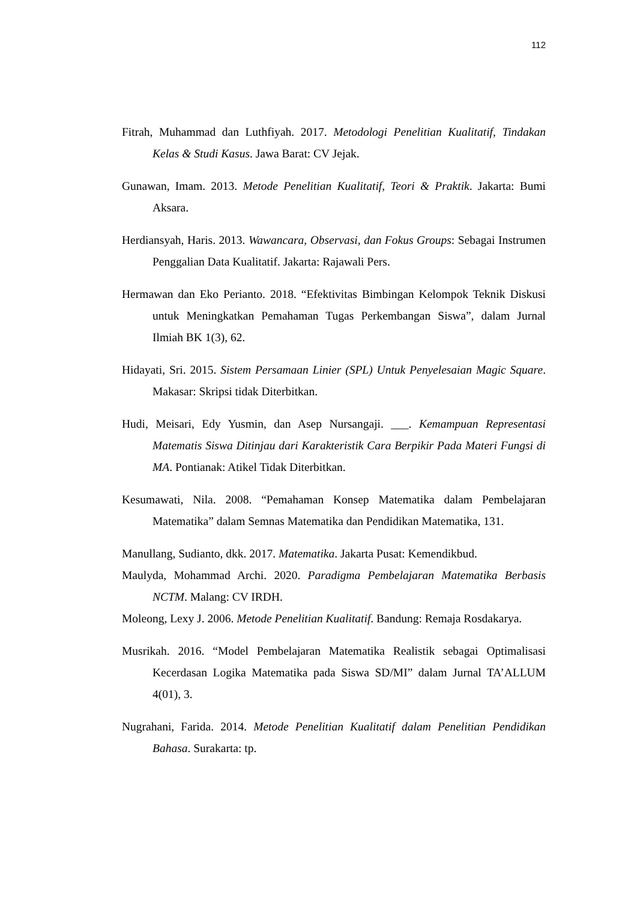112
Fitrah, Muhammad dan Luthfiyah. 2017. Metodologi Penelitian Kualitatif, Tindakan Kelas & Studi Kasus. Jawa Barat: CV Jejak.
Gunawan, Imam. 2013. Metode Penelitian Kualitatif, Teori & Praktik. Jakarta: Bumi Aksara.
Herdiansyah, Haris. 2013. Wawancara, Observasi, dan Fokus Groups: Sebagai Instrumen Penggalian Data Kualitatif. Jakarta: Rajawali Pers.
Hermawan dan Eko Perianto. 2018. “Efektivitas Bimbingan Kelompok Teknik Diskusi untuk Meningkatkan Pemahaman Tugas Perkembangan Siswa”, dalam Jurnal Ilmiah BK 1(3), 62.
Hidayati, Sri. 2015. Sistem Persamaan Linier (SPL) Untuk Penyelesaian Magic Square. Makasar: Skripsi tidak Diterbitkan.
Hudi, Meisari, Edy Yusmin, dan Asep Nursangaji. ___. Kemampuan Representasi Matematis Siswa Ditinjau dari Karakteristik Cara Berpikir Pada Materi Fungsi di MA. Pontianak: Atikel Tidak Diterbitkan.
Kesumawati, Nila. 2008. “Pemahaman Konsep Matematika dalam Pembelajaran Matematika” dalam Semnas Matematika dan Pendidikan Matematika, 131.
Manullang, Sudianto, dkk. 2017. Matematika. Jakarta Pusat: Kemendikbud.
Maulyda, Mohammad Archi. 2020. Paradigma Pembelajaran Matematika Berbasis NCTM. Malang: CV IRDH.
Moleong, Lexy J. 2006. Metode Penelitian Kualitatif. Bandung: Remaja Rosdakarya.
Musrikah. 2016. “Model Pembelajaran Matematika Realistik sebagai Optimalisasi Kecerdasan Logika Matematika pada Siswa SD/MI” dalam Jurnal TA’ALLUM 4(01), 3.
Nugrahani, Farida. 2014. Metode Penelitian Kualitatif dalam Penelitian Pendidikan Bahasa. Surakarta: tp.